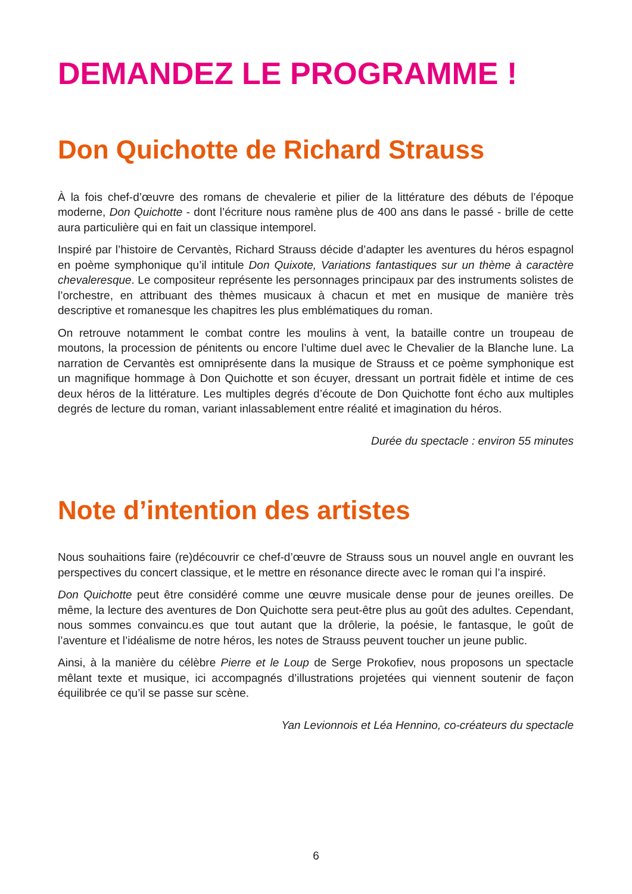DEMANDEZ LE PROGRAMME !
Don Quichotte de Richard Strauss
À la fois chef-d’œuvre des romans de chevalerie et pilier de la littérature des débuts de l’époque moderne, Don Quichotte - dont l’écriture nous ramène plus de 400 ans dans le passé - brille de cette aura particulière qui en fait un classique intemporel.
Inspiré par l’histoire de Cervantès, Richard Strauss décide d’adapter les aventures du héros espagnol en poème symphonique qu’il intitule Don Quixote, Variations fantastiques sur un thème à caractère chevaleresque. Le compositeur représente les personnages principaux par des instruments solistes de l’orchestre, en attribuant des thèmes musicaux à chacun et met en musique de manière très descriptive et romanesque les chapitres les plus emblématiques du roman.
On retrouve notamment le combat contre les moulins à vent, la bataille contre un troupeau de moutons, la procession de pénitents ou encore l’ultime duel avec le Chevalier de la Blanche lune. La narration de Cervantès est omniprésente dans la musique de Strauss et ce poème symphonique est un magnifique hommage à Don Quichotte et son écuyer, dressant un portrait fidèle et intime de ces deux héros de la littérature. Les multiples degrés d’écoute de Don Quichotte font écho aux multiples degrés de lecture du roman, variant inlassablement entre réalité et imagination du héros.
Durée du spectacle : environ 55 minutes
Note d’intention des artistes
Nous souhaitions faire (re)découvrir ce chef-d’œuvre de Strauss sous un nouvel angle en ouvrant les perspectives du concert classique, et le mettre en résonance directe avec le roman qui l’a inspiré.
Don Quichotte peut être considéré comme une œuvre musicale dense pour de jeunes oreilles. De même, la lecture des aventures de Don Quichotte sera peut-être plus au goût des adultes. Cependant, nous sommes convaincu.es que tout autant que la drôlerie, la poésie, le fantasque, le goût de l’aventure et l’idéalisme de notre héros, les notes de Strauss peuvent toucher un jeune public.
Ainsi, à la manière du célèbre Pierre et le Loup de Serge Prokofiev, nous proposons un spectacle mêlant texte et musique, ici accompagnés d’illustrations projetées qui viennent soutenir de façon équilibrée ce qu’il se passe sur scène.
Yan Levionnois et Léa Hennino, co-créateurs du spectacle
6